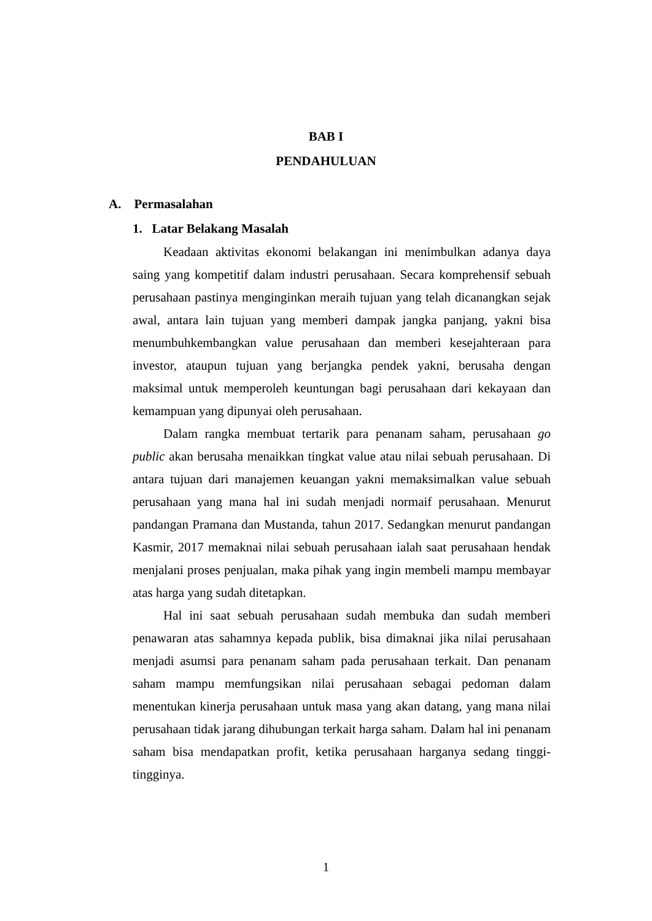BAB I
PENDAHULUAN
A. Permasalahan
1. Latar Belakang Masalah
Keadaan aktivitas ekonomi belakangan ini menimbulkan adanya daya saing yang kompetitif dalam industri perusahaan. Secara komprehensif sebuah perusahaan pastinya menginginkan meraih tujuan yang telah dicanangkan sejak awal, antara lain tujuan yang memberi dampak jangka panjang, yakni bisa menumbuhkembangkan value perusahaan dan memberi kesejahteraan para investor, ataupun tujuan yang berjangka pendek yakni, berusaha dengan maksimal untuk memperoleh keuntungan bagi perusahaan dari kekayaan dan kemampuan yang dipunyai oleh perusahaan.
Dalam rangka membuat tertarik para penanam saham, perusahaan go public akan berusaha menaikkan tingkat value atau nilai sebuah perusahaan. Di antara tujuan dari manajemen keuangan yakni memaksimalkan value sebuah perusahaan yang mana hal ini sudah menjadi normaif perusahaan. Menurut pandangan Pramana dan Mustanda, tahun 2017. Sedangkan menurut pandangan Kasmir, 2017 memaknai nilai sebuah perusahaan ialah saat perusahaan hendak menjalani proses penjualan, maka pihak yang ingin membeli mampu membayar atas harga yang sudah ditetapkan.
Hal ini saat sebuah perusahaan sudah membuka dan sudah memberi penawaran atas sahamnya kepada publik, bisa dimaknai jika nilai perusahaan menjadi asumsi para penanam saham pada perusahaan terkait. Dan penanam saham mampu memfungsikan nilai perusahaan sebagai pedoman dalam menentukan kinerja perusahaan untuk masa yang akan datang, yang mana nilai perusahaan tidak jarang dihubungan terkait harga saham. Dalam hal ini penanam saham bisa mendapatkan profit, ketika perusahaan harganya sedang tinggi-tingginya.
1